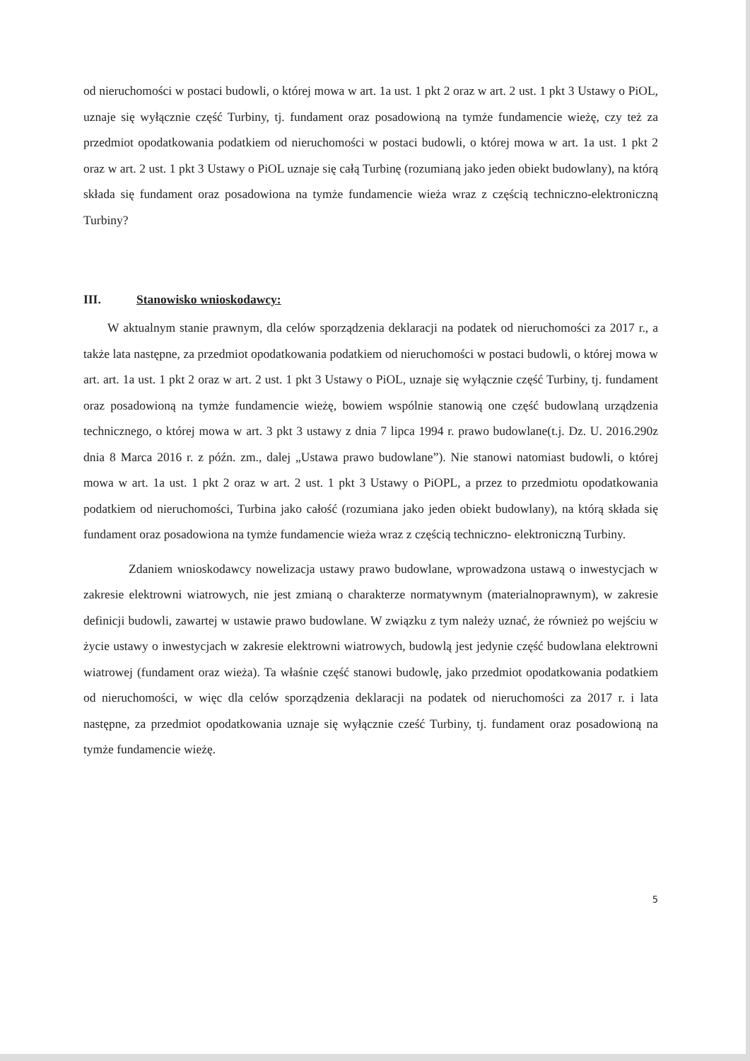od nieruchomości w postaci budowli, o której mowa w art. 1a ust. 1 pkt 2 oraz w art. 2 ust. 1 pkt 3 Ustawy o PiOL, uznaje się wyłącznie część Turbiny, tj. fundament oraz posadowioną na tymże fundamencie wieżę, czy też za przedmiot opodatkowania podatkiem od nieruchomości w postaci budowli, o której mowa w art. 1a ust. 1 pkt 2 oraz w art. 2 ust. 1 pkt 3 Ustawy o PiOL uznaje się całą Turbinę (rozumianą jako jeden obiekt budowlany), na którą składa się fundament oraz posadowiona na tymże fundamencie wieża wraz z częścią techniczno-elektroniczną Turbiny?
III. Stanowisko wnioskodawcy:
W aktualnym stanie prawnym, dla celów sporządzenia deklaracji na podatek od nieruchomości za 2017 r., a także lata następne, za przedmiot opodatkowania podatkiem od nieruchomości w postaci budowli, o której mowa w art. art. 1a ust. 1 pkt 2 oraz w art. 2 ust. 1 pkt 3 Ustawy o PiOL, uznaje się wyłącznie część Turbiny, tj. fundament oraz posadowioną na tymże fundamencie wieżę, bowiem wspólnie stanowią one część budowlaną urządzenia technicznego, o której mowa w art. 3 pkt 3 ustawy z dnia 7 lipca 1994 r. prawo budowlane(t.j. Dz. U. 2016.290z dnia 8 Marca 2016 r. z późn. zm., dalej „Ustawa prawo budowlane”). Nie stanowi natomiast budowli, o której mowa w art. 1a ust. 1 pkt 2 oraz w art. 2 ust. 1 pkt 3 Ustawy o PiOPL, a przez to przedmiotu opodatkowania podatkiem od nieruchomości, Turbina jako całość (rozumiana jako jeden obiekt budowlany), na którą składa się fundament oraz posadowiona na tymże fundamencie wieża wraz z częścią techniczno- elektroniczną Turbiny.
Zdaniem wnioskodawcy nowelizacja ustawy prawo budowlane, wprowadzona ustawą o inwestycjach w zakresie elektrowni wiatrowych, nie jest zmianą o charakterze normatywnym (materialnoprawnym), w zakresie definicji budowli, zawartej w ustawie prawo budowlane. W związku z tym należy uznać, że również po wejściu w życie ustawy o inwestycjach w zakresie elektrowni wiatrowych, budowlą jest jedynie część budowlana elektrowni wiatrowej (fundament oraz wieża). Ta właśnie część stanowi budowlę, jako przedmiot opodatkowania podatkiem od nieruchomości, w więc dla celów sporządzenia deklaracji na podatek od nieruchomości za 2017 r. i lata następne, za przedmiot opodatkowania uznaje się wyłącznie cześć Turbiny, tj. fundament oraz posadowioną na tymże fundamencie wieżę.
5